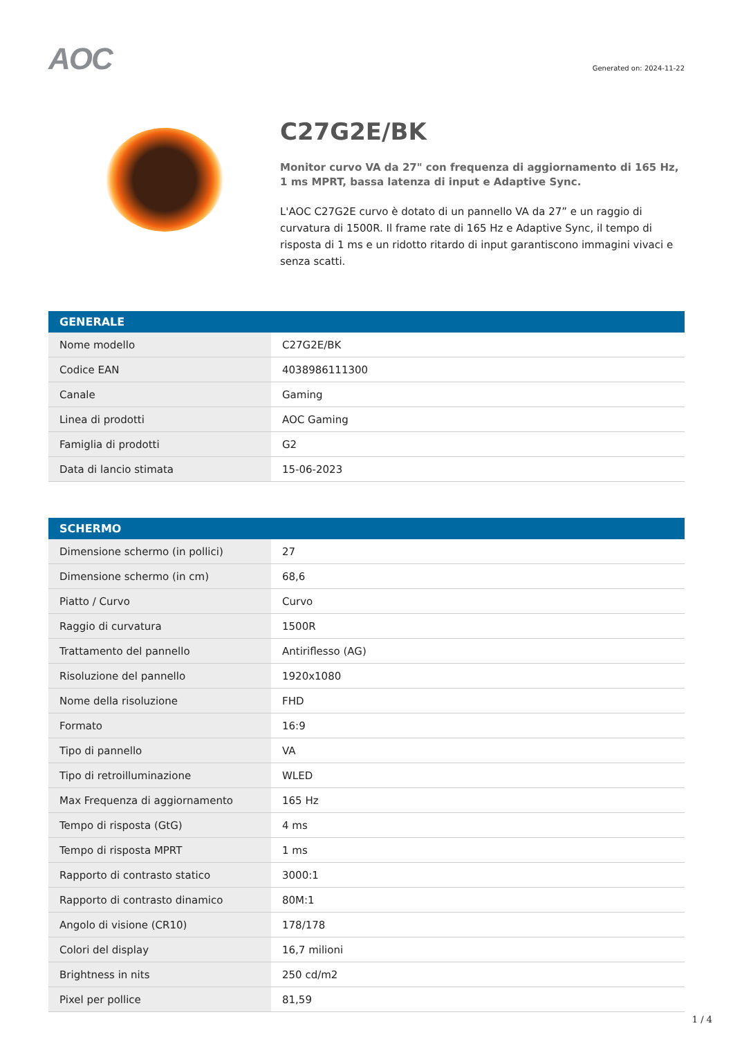AOC
Generated on: 2024-11-22
C27G2E/BK
Monitor curvo VA da 27" con frequenza di aggiornamento di 165 Hz, 1 ms MPRT, bassa latenza di input e Adaptive Sync.
L'AOC C27G2E curvo è dotato di un pannello VA da 27” e un raggio di curvatura di 1500R. Il frame rate di 165 Hz e Adaptive Sync, il tempo di risposta di 1 ms e un ridotto ritardo di input garantiscono immagini vivaci e senza scatti.
| GENERALE | |
| --- | --- |
| Nome modello | C27G2E/BK |
| Codice EAN | 4038986111300 |
| Canale | Gaming |
| Linea di prodotti | AOC Gaming |
| Famiglia di prodotti | G2 |
| Data di lancio stimata | 15-06-2023 |
| SCHERMO | |
| --- | --- |
| Dimensione schermo (in pollici) | 27 |
| Dimensione schermo (in cm) | 68,6 |
| Piatto / Curvo | Curvo |
| Raggio di curvatura | 1500R |
| Trattamento del pannello | Antiriflesso (AG) |
| Risoluzione del pannello | 1920x1080 |
| Nome della risoluzione | FHD |
| Formato | 16:9 |
| Tipo di pannello | VA |
| Tipo di retroilluminazione | WLED |
| Max Frequenza di aggiornamento | 165 Hz |
| Tempo di risposta (GtG) | 4 ms |
| Tempo di risposta MPRT | 1 ms |
| Rapporto di contrasto statico | 3000:1 |
| Rapporto di contrasto dinamico | 80M:1 |
| Angolo di visione (CR10) | 178/178 |
| Colori del display | 16,7 milioni |
| Brightness in nits | 250 cd/m2 |
| Pixel per pollice | 81,59 |
1 / 4